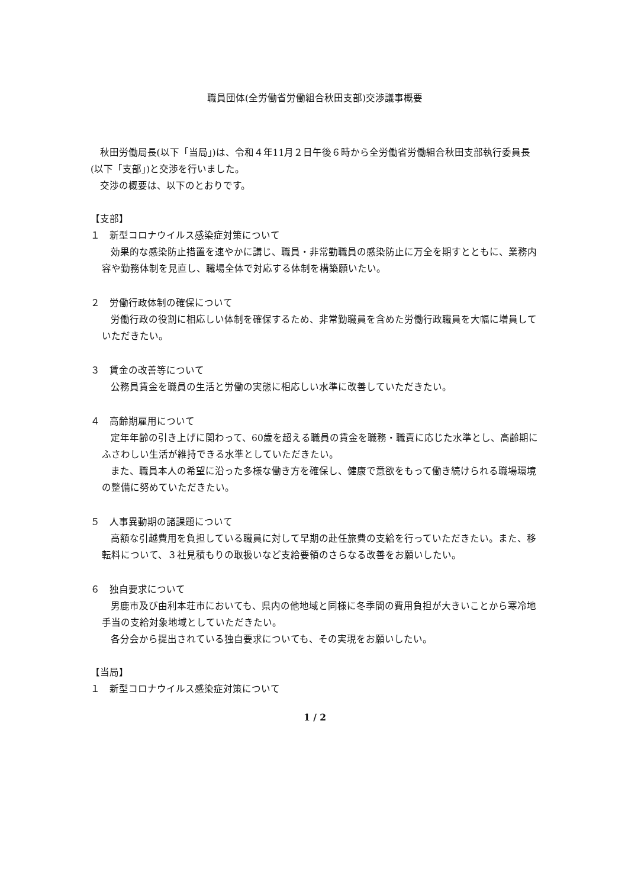職員団体(全労働省労働組合秋田支部)交渉議事概要
秋田労働局長(以下「当局」)は、令和４年11月２日午後６時から全労働省労働組合秋田支部執行委員長(以下「支部」)と交渉を行いました。
交渉の概要は、以下のとおりです。
【支部】
１　新型コロナウイルス感染症対策について
効果的な感染防止措置を速やかに講じ、職員・非常勤職員の感染防止に万全を期すとともに、業務内容や勤務体制を見直し、職場全体で対応する体制を構築願いたい。
２　労働行政体制の確保について
労働行政の役割に相応しい体制を確保するため、非常勤職員を含めた労働行政職員を大幅に増員していただきたい。
３　賃金の改善等について
公務員賃金を職員の生活と労働の実態に相応しい水準に改善していただきたい。
４　高齢期雇用について
定年年齢の引き上げに関わって、60歳を超える職員の賃金を職務・職責に応じた水準とし、高齢期にふさわしい生活が維持できる水準としていただきたい。
また、職員本人の希望に沿った多様な働き方を確保し、健康で意欲をもって働き続けられる職場環境の整備に努めていただきたい。
５　人事異動期の諸課題について
高額な引越費用を負担している職員に対して早期の赴任旅費の支給を行っていただきたい。また、移転料について、３社見積もりの取扱いなど支給要領のさらなる改善をお願いしたい。
６　独自要求について
男鹿市及び由利本荘市においても、県内の他地域と同様に冬季間の費用負担が大きいことから寒冷地手当の支給対象地域としていただきたい。
各分会から提出されている独自要求についても、その実現をお願いしたい。
【当局】
１　新型コロナウイルス感染症対策について
1 / 2